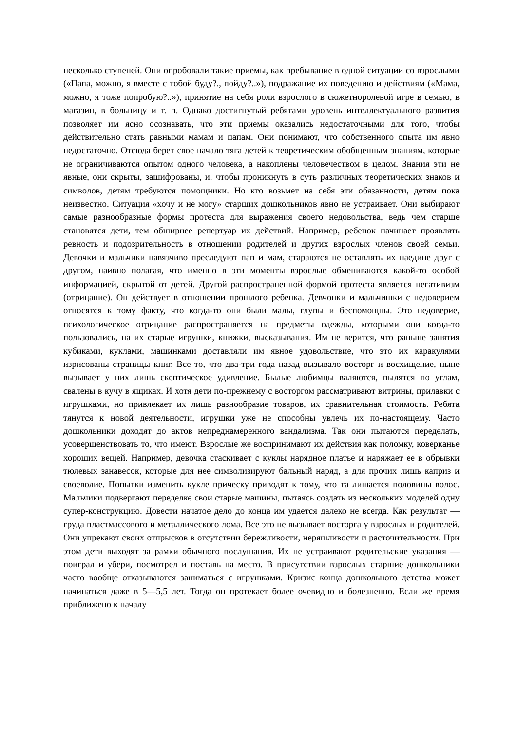несколько ступеней. Они опробовали такие приемы, как пребывание в одной ситуации со взрослыми («Папа, можно, я вместе с тобой буду?., пойду?..»), подражание их поведению и действиям («Мама, можно, я тоже попробую?..»), принятие на себя роли взрослого в сюжетноролевой игре в семью, в магазин, в больницу и т. п. Однако достигнутый ребятами уровень интеллектуального развития позволяет им ясно осознавать, что эти приемы оказались недостаточными для того, чтобы действительно стать равными мамам и папам. Они понимают, что собственного опыта им явно недостаточно. Отсюда берет свое начало тяга детей к теоретическим обобщенным знаниям, которые не ограничиваются опытом одного человека, а накоплены человечеством в целом. Знания эти не явные, они скрыты, зашифрованы, и, чтобы проникнуть в суть различных теоретических знаков и символов, детям требуются помощники. Но кто возьмет на себя эти обязанности, детям пока неизвестно. Ситуация «хочу и не могу» старших дошкольников явно не устраивает. Они выбирают самые разнообразные формы протеста для выражения своего недовольства, ведь чем старше становятся дети, тем обширнее репертуар их действий. Например, ребенок начинает проявлять ревность и подозрительность в отношении родителей и других взрослых членов своей семьи. Девочки и мальчики навязчиво преследуют пап и мам, стараются не оставлять их наедине друг с другом, наивно полагая, что именно в эти моменты взрослые обмениваются какой-то особой информацией, скрытой от детей. Другой распространенной формой протеста является негативизм (отрицание). Он действует в отношении прошлого ребенка. Девчонки и мальчишки с недоверием относятся к тому факту, что когда-то они были малы, глупы и беспомощны. Это недоверие, психологическое отрицание распространяется на предметы одежды, которыми они когда-то пользовались, на их старые игрушки, книжки, высказывания. Им не верится, что раньше занятия кубиками, куклами, машинками доставляли им явное удовольствие, что это их каракулями изрисованы страницы книг. Все то, что два-три года назад вызывало восторг и восхищение, ныне вызывает у них лишь скептическое удивление. Былые любимцы валяются, пылятся по углам, свалены в кучу в ящиках. И хотя дети по-прежнему с восторгом рассматривают витрины, прилавки с игрушками, но привлекает их лишь разнообразие товаров, их сравнительная стоимость. Ребята тянутся к новой деятельности, игрушки уже не способны увлечь их по-настоящему. Часто дошкольники доходят до актов непреднамеренного вандализма. Так они пытаются переделать, усовершенствовать то, что имеют. Взрослые же воспринимают их действия как поломку, коверканье хороших вещей. Например, девочка стаскивает с куклы нарядное платье и наряжает ее в обрывки тюлевых занавесок, которые для нее символизируют бальный наряд, а для прочих лишь каприз и своеволие. Попытки изменить кукле прическу приводят к тому, что та лишается половины волос. Мальчики подвергают переделке свои старые машины, пытаясь создать из нескольких моделей одну супер-конструкцию. Довести начатое дело до конца им удается далеко не всегда. Как результат — груда пластмассового и металлического лома. Все это не вызывает восторга у взрослых и родителей. Они упрекают своих отпрысков в отсутствии бережливости, неряшливости и расточительности. При этом дети выходят за рамки обычного послушания. Их не устраивают родительские указания — поиграл и убери, посмотрел и поставь на место. В присутствии взрослых старшие дошкольники часто вообще отказываются заниматься с игрушками. Кризис конца дошкольного детства может начинаться даже в 5—5,5 лет. Тогда он протекает более очевидно и болезненно. Если же время приближено к началу